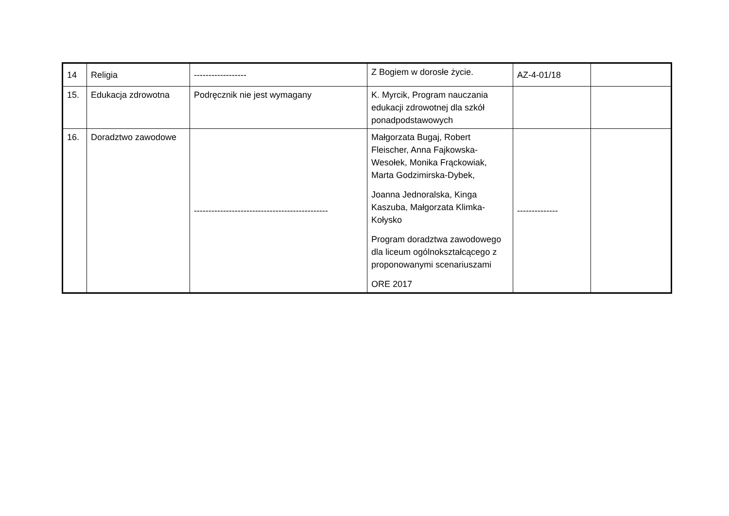| 14 | Religia | ------------------ | Z Bogiem w dorosłe życie. | AZ-4-01/18 | |
| 15. | Edukacja zdrowotna | Podręcznik nie jest wymagany | K. Myrcik, Program nauczania edukacji zdrowotnej dla szkół ponadpodstawowych | | |
| 16. | Doradztwo zawodowe | ---------------------------------------------- | Małgorzata Bugaj, Robert Fleischer, Anna Fajkowska-Wesołek, Monika Frąckowiak, Marta Godzimirska-Dybek, Joanna Jednoralska, Kinga Kaszuba, Małgorzata Klimka-Kołysko Program doradztwa zawodowego dla liceum ogólnokształcącego z proponowanymi scenariuszami ORE 2017 | -------------- | |